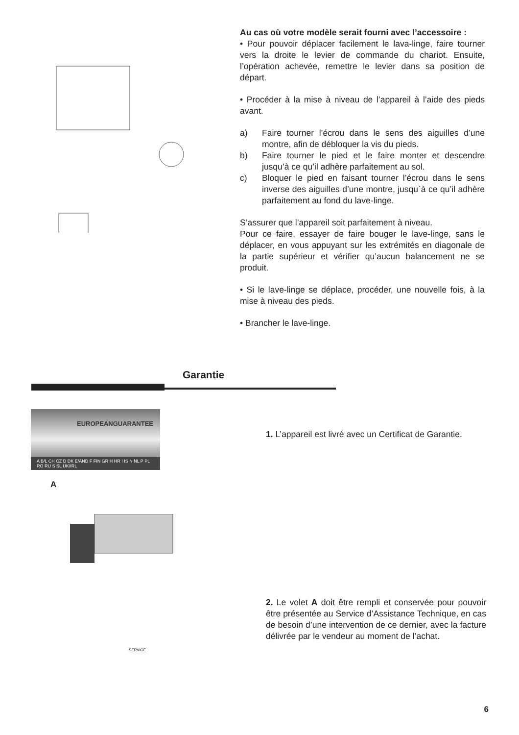Au cas où votre modèle serait fourni avec l’accessoire :
• Pour pouvoir déplacer facilement le lava-linge, faire tourner vers la droite le levier de commande du chariot. Ensuite, l’opération achevée, remettre le levier dans sa position de départ.
• Procéder à la mise à niveau de l’appareil à l’aide des pieds avant.
a) Faire tourner l’écrou dans le sens des aiguilles d’une montre, afin de débloquer la vis du pieds.
b) Faire tourner le pied et le faire monter et descendre jusqu’à ce qu’il adhère parfaitement au sol.
c) Bloquer le pied en faisant tourner l’écrou dans le sens inverse des aiguilles d’une montre, jusqu`à ce qu’il adhère parfaitement au fond du lave-linge.
S’assurer que l’appareil soit parfaitement à niveau.
Pour ce faire, essayer de faire bouger le lave-linge, sans le déplacer, en vous appuyant sur les extrémités en diagonale de la partie supérieur et vérifier qu’aucun balancement ne se produit.
• Si le lave-linge se déplace, procéder, une nouvelle fois, à la mise à niveau des pieds.
• Brancher le lave-linge.
Garantie
EUROPEANGUARANTEE
A B/L CH CZ D DK E/AND F FIN GR H HR I IS N NL P PL RO RU S SL UK/IRL
A
SERVICE
1. L’appareil est livré avec un Certificat de Garantie.
2. Le volet A doit être rempli et conservée pour pouvoir être présentée au Service d’Assistance Technique, en cas de besoin d’une intervention de ce dernier, avec la facture délivrée par le vendeur au moment de l’achat.
6